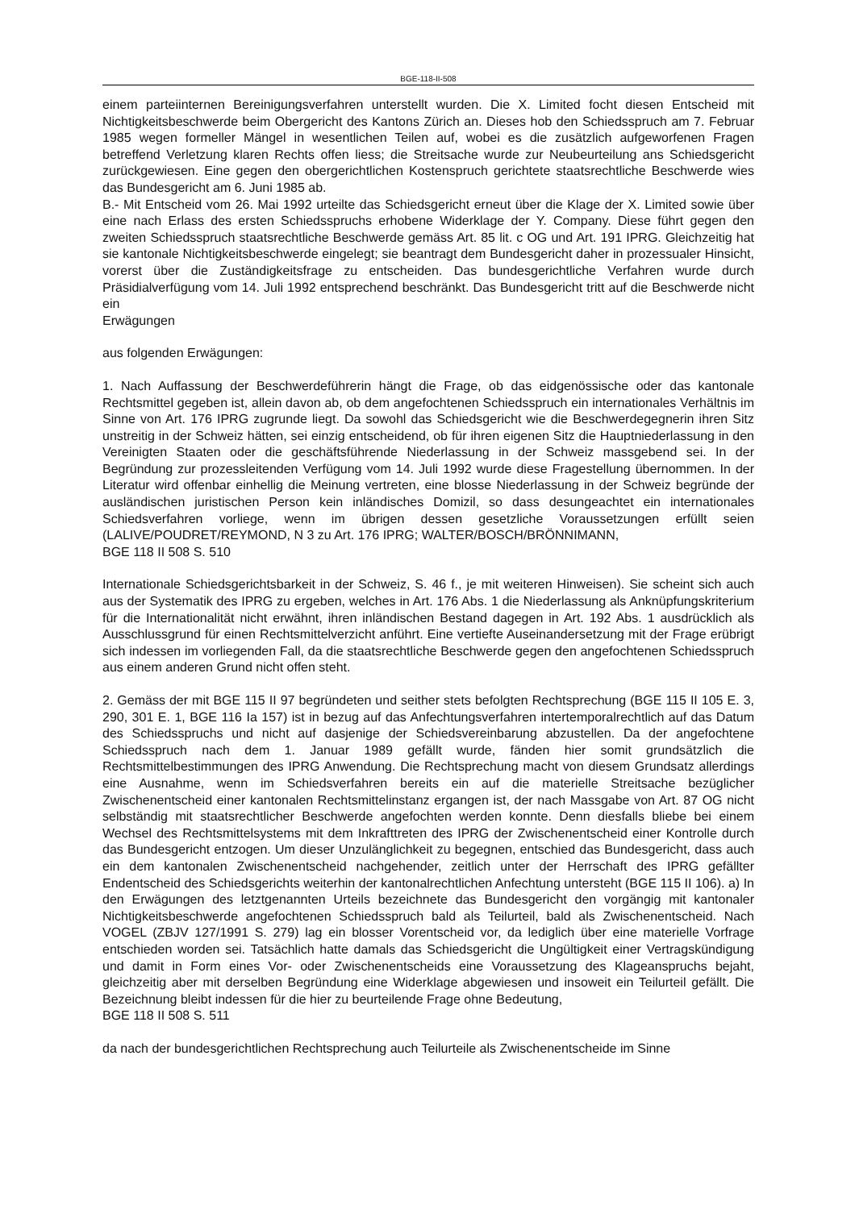BGE-118-II-508
einem parteiinternen Bereinigungsverfahren unterstellt wurden. Die X. Limited focht diesen Entscheid mit Nichtigkeitsbeschwerde beim Obergericht des Kantons Zürich an. Dieses hob den Schiedsspruch am 7. Februar 1985 wegen formeller Mängel in wesentlichen Teilen auf, wobei es die zusätzlich aufgeworfenen Fragen betreffend Verletzung klaren Rechts offen liess; die Streitsache wurde zur Neubeurteilung ans Schiedsgericht zurückgewiesen. Eine gegen den obergerichtlichen Kostenspruch gerichtete staatsrechtliche Beschwerde wies das Bundesgericht am 6. Juni 1985 ab.
B.- Mit Entscheid vom 26. Mai 1992 urteilte das Schiedsgericht erneut über die Klage der X. Limited sowie über eine nach Erlass des ersten Schiedsspruchs erhobene Widerklage der Y. Company. Diese führt gegen den zweiten Schiedsspruch staatsrechtliche Beschwerde gemäss Art. 85 lit. c OG und Art. 191 IPRG. Gleichzeitig hat sie kantonale Nichtigkeitsbeschwerde eingelegt; sie beantragt dem Bundesgericht daher in prozessualer Hinsicht, vorerst über die Zuständigkeitsfrage zu entscheiden. Das bundesgerichtliche Verfahren wurde durch Präsidialverfügung vom 14. Juli 1992 entsprechend beschränkt. Das Bundesgericht tritt auf die Beschwerde nicht ein
Erwägungen
aus folgenden Erwägungen:
1. Nach Auffassung der Beschwerdeführerin hängt die Frage, ob das eidgenössische oder das kantonale Rechtsmittel gegeben ist, allein davon ab, ob dem angefochtenen Schiedsspruch ein internationales Verhältnis im Sinne von Art. 176 IPRG zugrunde liegt. Da sowohl das Schiedsgericht wie die Beschwerdegegnerin ihren Sitz unstreitig in der Schweiz hätten, sei einzig entscheidend, ob für ihren eigenen Sitz die Hauptniederlassung in den Vereinigten Staaten oder die geschäftsführende Niederlassung in der Schweiz massgebend sei. In der Begründung zur prozessleitenden Verfügung vom 14. Juli 1992 wurde diese Fragestellung übernommen. In der Literatur wird offenbar einhellig die Meinung vertreten, eine blosse Niederlassung in der Schweiz begründe der ausländischen juristischen Person kein inländisches Domizil, so dass desungeachtet ein internationales Schiedsverfahren vorliege, wenn im übrigen dessen gesetzliche Voraussetzungen erfüllt seien (LALIVE/POUDRET/REYMOND, N 3 zu Art. 176 IPRG; WALTER/BOSCH/BRÖNNIMANN,
BGE 118 II 508 S. 510
Internationale Schiedsgerichtsbarkeit in der Schweiz, S. 46 f., je mit weiteren Hinweisen). Sie scheint sich auch aus der Systematik des IPRG zu ergeben, welches in Art. 176 Abs. 1 die Niederlassung als Anknüpfungskriterium für die Internationalität nicht erwähnt, ihren inländischen Bestand dagegen in Art. 192 Abs. 1 ausdrücklich als Ausschlussgrund für einen Rechtsmittelverzicht anführt. Eine vertiefte Auseinandersetzung mit der Frage erübrigt sich indessen im vorliegenden Fall, da die staatsrechtliche Beschwerde gegen den angefochtenen Schiedsspruch aus einem anderen Grund nicht offen steht.
2. Gemäss der mit BGE 115 II 97 begründeten und seither stets befolgten Rechtsprechung (BGE 115 II 105 E. 3, 290, 301 E. 1, BGE 116 Ia 157) ist in bezug auf das Anfechtungsverfahren intertemporalrechtlich auf das Datum des Schiedsspruchs und nicht auf dasjenige der Schiedsvereinbarung abzustellen. Da der angefochtene Schiedsspruch nach dem 1. Januar 1989 gefällt wurde, fänden hier somit grundsätzlich die Rechtsmittelbestimmungen des IPRG Anwendung. Die Rechtsprechung macht von diesem Grundsatz allerdings eine Ausnahme, wenn im Schiedsverfahren bereits ein auf die materielle Streitsache bezüglicher Zwischenentscheid einer kantonalen Rechtsmittelinstanz ergangen ist, der nach Massgabe von Art. 87 OG nicht selbständig mit staatsrechtlicher Beschwerde angefochten werden konnte. Denn diesfalls bliebe bei einem Wechsel des Rechtsmittelsystems mit dem Inkrafttreten des IPRG der Zwischenentscheid einer Kontrolle durch das Bundesgericht entzogen. Um dieser Unzulänglichkeit zu begegnen, entschied das Bundesgericht, dass auch ein dem kantonalen Zwischenentscheid nachgehender, zeitlich unter der Herrschaft des IPRG gefällter Endentscheid des Schiedsgerichts weiterhin der kantonalrechtlichen Anfechtung untersteht (BGE 115 II 106). a) In den Erwägungen des letztgenannten Urteils bezeichnete das Bundesgericht den vorgängig mit kantonaler Nichtigkeitsbeschwerde angefochtenen Schiedsspruch bald als Teilurteil, bald als Zwischenentscheid. Nach VOGEL (ZBJV 127/1991 S. 279) lag ein blosser Vorentscheid vor, da lediglich über eine materielle Vorfrage entschieden worden sei. Tatsächlich hatte damals das Schiedsgericht die Ungültigkeit einer Vertragskündigung und damit in Form eines Vor- oder Zwischenentscheids eine Voraussetzung des Klageanspruchs bejaht, gleichzeitig aber mit derselben Begründung eine Widerklage abgewiesen und insoweit ein Teilurteil gefällt. Die Bezeichnung bleibt indessen für die hier zu beurteilende Frage ohne Bedeutung,
BGE 118 II 508 S. 511
da nach der bundesgerichtlichen Rechtsprechung auch Teilurteile als Zwischenentscheide im Sinne